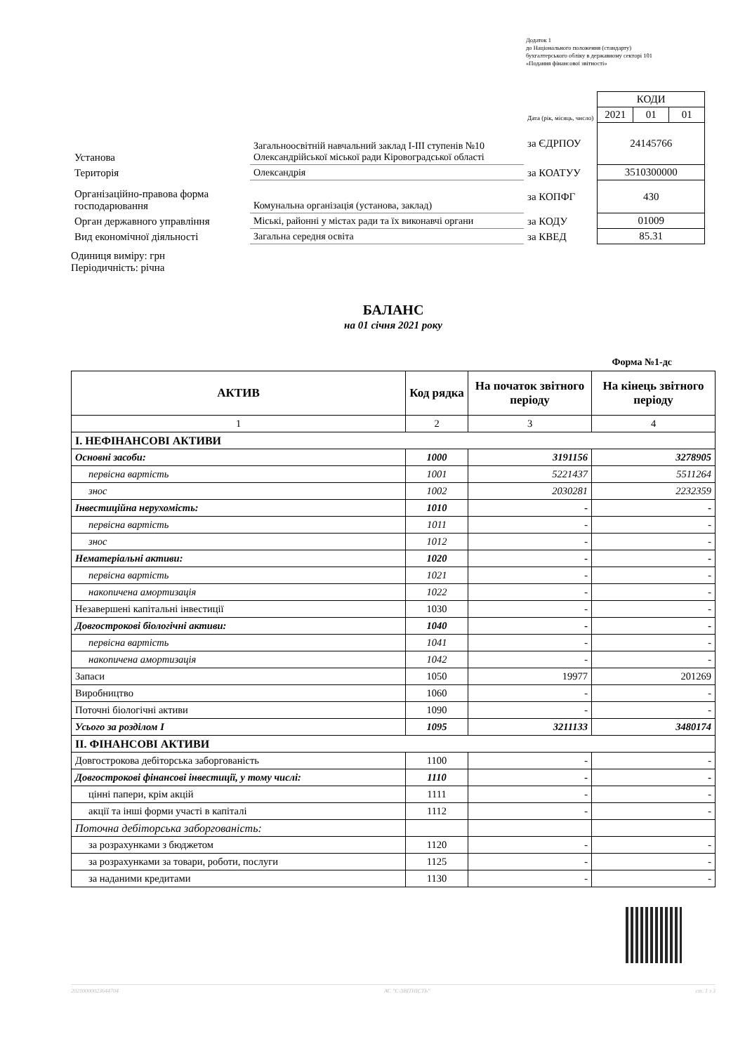Додаток 1
до Національного положення (стандарту)
бухгалтерського обліку в державному секторі 101
«Подання фінансової звітності»
| | | | КОДИ | | |
| | | Дата (рік, місяць, число) | 2021 | 01 | 01 |
| Установа | Загальноосвітній навчальний заклад І-ІІІ ступенів №10 Олександрійської міської ради Кіровоградської області | за ЄДРПОУ | 24145766 | | |
| Територія | Олександрія | за КОАТУУ | 3510300000 | | |
| Організаційно-правова форма господарювання | Комунальна організація (установа, заклад) | за КОПФГ | 430 | | |
| Орган державного управління | Міські, районні у містах ради та їх виконавчі органи | за КОДУ | 01009 | | |
| Вид економічної діяльності | Загальна середня освіта | за КВЕД | 85.31 | | |
Одиниця виміру: грн
Періодичність: річна
БАЛАНС
на 01 січня 2021 року
Форма №1-дс
| АКТИВ | Код рядка | На початок звітного періоду | На кінець звітного періоду |
| --- | --- | --- | --- |
| 1 | 2 | 3 | 4 |
| І. НЕФІНАНСОВІ АКТИВИ | | | |
| Основні засоби: | 1000 | 3191156 | 3278905 |
| первісна вартість | 1001 | 5221437 | 5511264 |
| знос | 1002 | 2030281 | 2232359 |
| Інвестиційна нерухомість: | 1010 | - | - |
| первісна вартість | 1011 | - | - |
| знос | 1012 | - | - |
| Нематеріальні активи: | 1020 | - | - |
| первісна вартість | 1021 | - | - |
| накопичена амортизація | 1022 | - | - |
| Незавершені капітальні інвестиції | 1030 | - | - |
| Довгострокові біологічні активи: | 1040 | - | - |
| первісна вартість | 1041 | - | - |
| накопичена амортизація | 1042 | - | - |
| Запаси | 1050 | 19977 | 201269 |
| Виробництво | 1060 | - | - |
| Поточні біологічні активи | 1090 | - | - |
| Усього за розділом І | 1095 | 3211133 | 3480174 |
| ІІ. ФІНАНСОВІ АКТИВИ | | | |
| Довгострокова дебіторська заборгованість | 1100 | - | - |
| Довгострокові фінансові інвестиції, у тому числі: | 1110 | - | - |
| цінні папери, крім акцій | 1111 | - | - |
| акції та інші форми участі в капіталі | 1112 | - | - |
| Поточна дебіторська заборгованість: | | | |
| за розрахунками з бюджетом | 1120 | - | - |
| за розрахунками за товари, роботи, послуги | 1125 | - | - |
| за наданими кредитами | 1130 | - | - |
20210000023644704 АС "Є-ЗВІТНІСТЬ" ст. 1 з 3